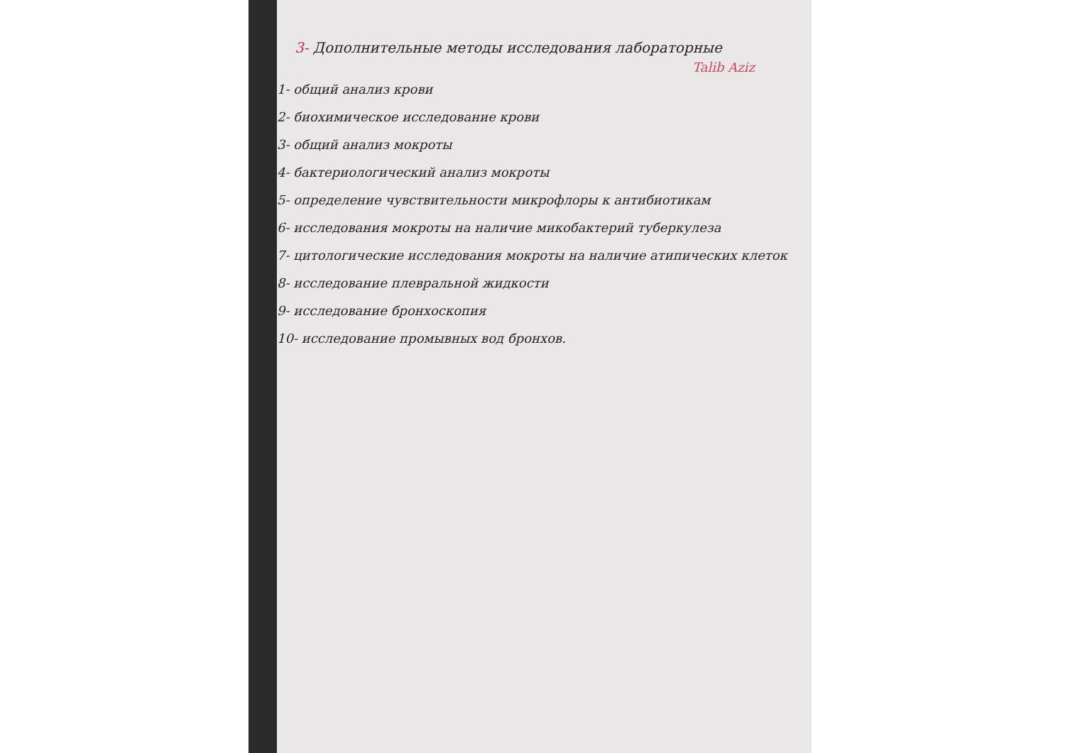3- Дополнительные методы исследования лабораторные
Talib Aziz
1- общий анализ крови
2- биохимическое исследование крови
3- общий анализ мокроты
4- бактериологический анализ мокроты
5- определение чувствительности микрофлоры к антибиотикам
6- исследования мокроты на наличие микобактерий туберкулеза
7- цитологические исследования мокроты на наличие атипических клеток
8- исследование плевральной жидкости
9- исследование бронхоскопия
10- исследование промывных вод бронхов.